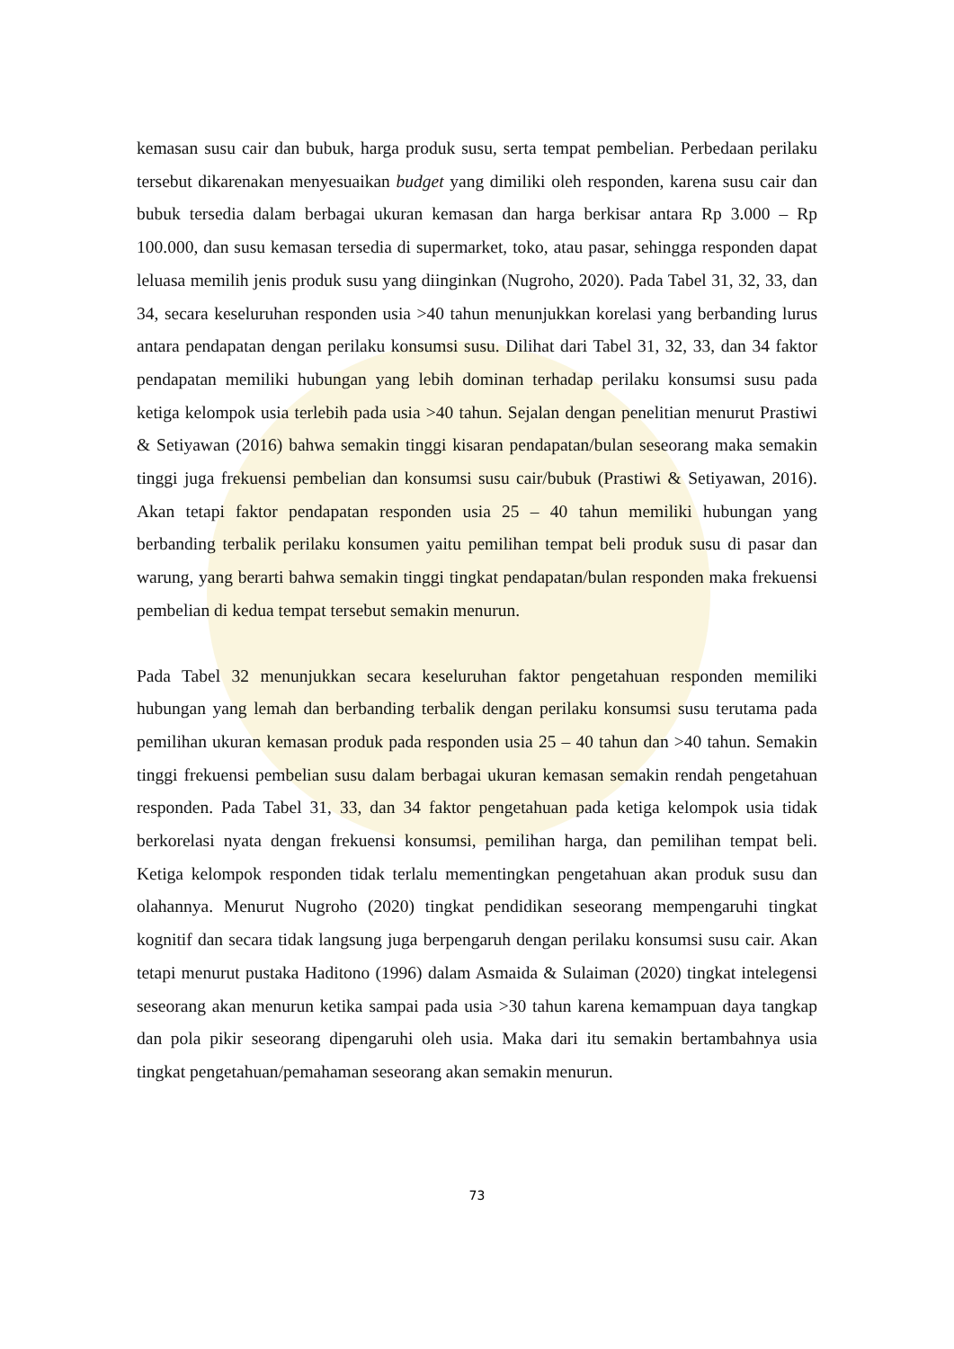kemasan susu cair dan bubuk, harga produk susu, serta tempat pembelian. Perbedaan perilaku tersebut dikarenakan menyesuaikan budget yang dimiliki oleh responden, karena susu cair dan bubuk tersedia dalam berbagai ukuran kemasan dan harga berkisar antara Rp 3.000 – Rp 100.000, dan susu kemasan tersedia di supermarket, toko, atau pasar, sehingga responden dapat leluasa memilih jenis produk susu yang diinginkan (Nugroho, 2020). Pada Tabel 31, 32, 33, dan 34, secara keseluruhan responden usia >40 tahun menunjukkan korelasi yang berbanding lurus antara pendapatan dengan perilaku konsumsi susu. Dilihat dari Tabel 31, 32, 33, dan 34 faktor pendapatan memiliki hubungan yang lebih dominan terhadap perilaku konsumsi susu pada ketiga kelompok usia terlebih pada usia >40 tahun. Sejalan dengan penelitian menurut Prastiwi & Setiyawan (2016) bahwa semakin tinggi kisaran pendapatan/bulan seseorang maka semakin tinggi juga frekuensi pembelian dan konsumsi susu cair/bubuk (Prastiwi & Setiyawan, 2016). Akan tetapi faktor pendapatan responden usia 25 – 40 tahun memiliki hubungan yang berbanding terbalik perilaku konsumen yaitu pemilihan tempat beli produk susu di pasar dan warung, yang berarti bahwa semakin tinggi tingkat pendapatan/bulan responden maka frekuensi pembelian di kedua tempat tersebut semakin menurun.
Pada Tabel 32 menunjukkan secara keseluruhan faktor pengetahuan responden memiliki hubungan yang lemah dan berbanding terbalik dengan perilaku konsumsi susu terutama pada pemilihan ukuran kemasan produk pada responden usia 25 – 40 tahun dan >40 tahun. Semakin tinggi frekuensi pembelian susu dalam berbagai ukuran kemasan semakin rendah pengetahuan responden. Pada Tabel 31, 33, dan 34 faktor pengetahuan pada ketiga kelompok usia tidak berkorelasi nyata dengan frekuensi konsumsi, pemilihan harga, dan pemilihan tempat beli. Ketiga kelompok responden tidak terlalu mementingkan pengetahuan akan produk susu dan olahannya. Menurut Nugroho (2020) tingkat pendidikan seseorang mempengaruhi tingkat kognitif dan secara tidak langsung juga berpengaruh dengan perilaku konsumsi susu cair. Akan tetapi menurut pustaka Haditono (1996) dalam Asmaida & Sulaiman (2020) tingkat intelegensi seseorang akan menurun ketika sampai pada usia >30 tahun karena kemampuan daya tangkap dan pola pikir seseorang dipengaruhi oleh usia. Maka dari itu semakin bertambahnya usia tingkat pengetahuan/pemahaman seseorang akan semakin menurun.
73